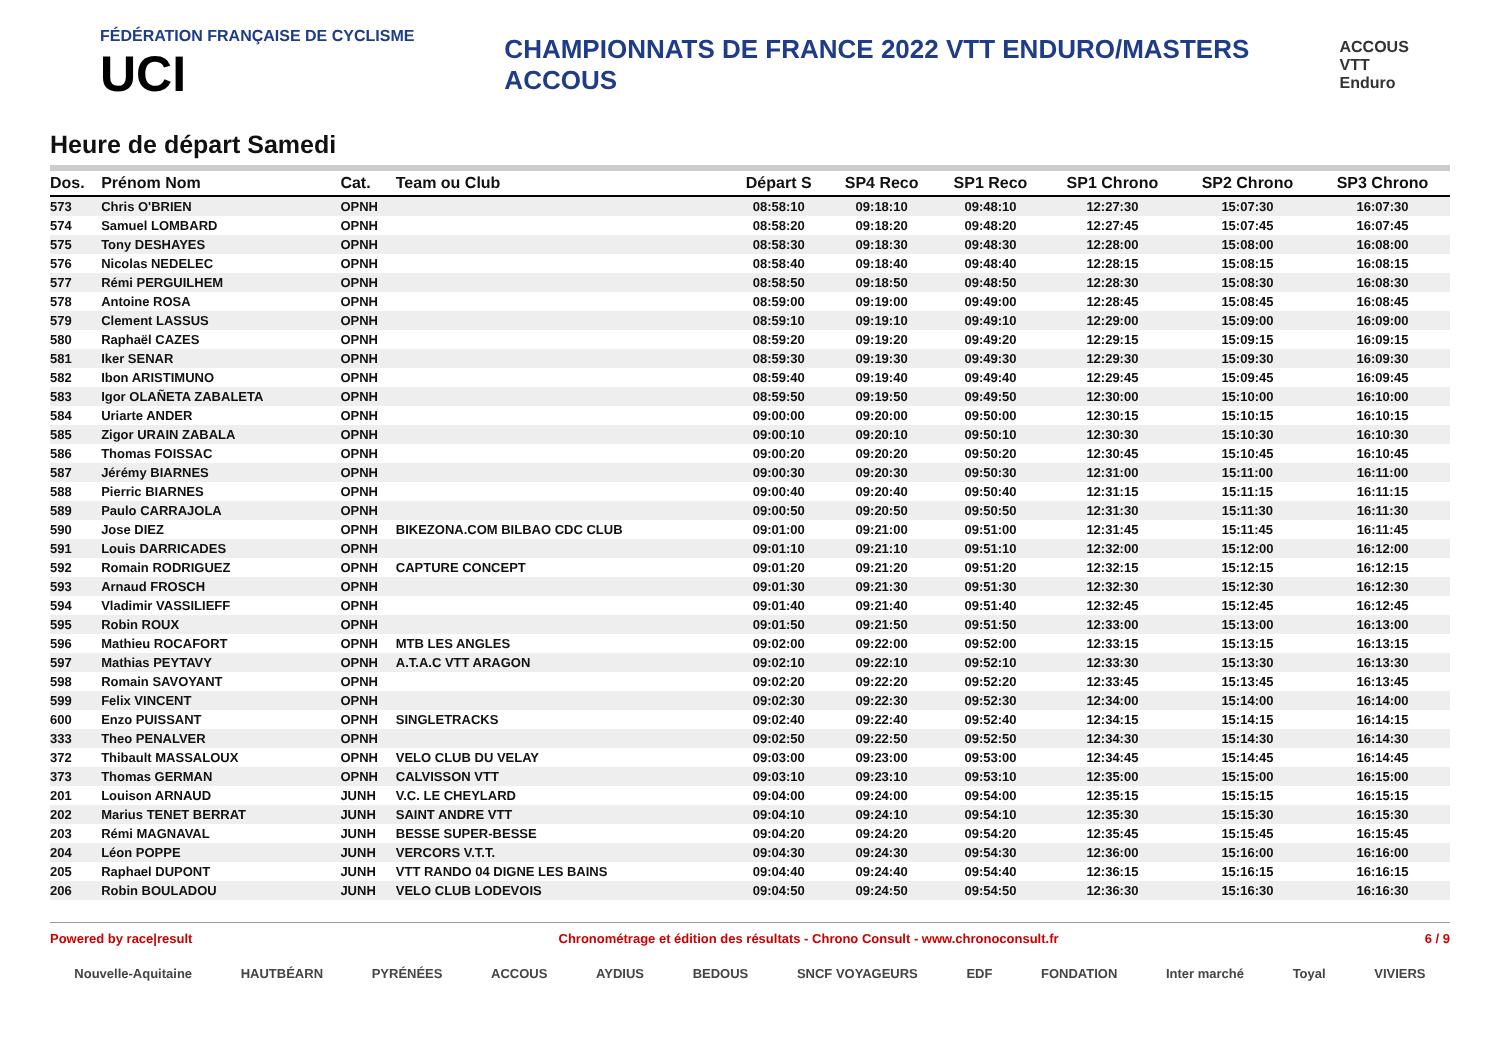FÉDÉRATION FRANÇAISE DE CYCLISME UCI
CHAMPIONNATS DE FRANCE 2022 VTT ENDURO/MASTERS ACCOUS
ACCOUS VTT
Enduro
Heure de départ Samedi
| Dos. | Prénom Nom | Cat. | Team ou Club | Départ S | SP4 Reco | SP1 Reco | SP1 Chrono | SP2 Chrono | SP3 Chrono |
| --- | --- | --- | --- | --- | --- | --- | --- | --- | --- |
| 573 | Chris O'BRIEN | OPNH | | 08:58:10 | 09:18:10 | 09:48:10 | 12:27:30 | 15:07:30 | 16:07:30 |
| 574 | Samuel LOMBARD | OPNH | | 08:58:20 | 09:18:20 | 09:48:20 | 12:27:45 | 15:07:45 | 16:07:45 |
| 575 | Tony DESHAYES | OPNH | | 08:58:30 | 09:18:30 | 09:48:30 | 12:28:00 | 15:08:00 | 16:08:00 |
| 576 | Nicolas NEDELEC | OPNH | | 08:58:40 | 09:18:40 | 09:48:40 | 12:28:15 | 15:08:15 | 16:08:15 |
| 577 | Rémi PERGUILHEM | OPNH | | 08:58:50 | 09:18:50 | 09:48:50 | 12:28:30 | 15:08:30 | 16:08:30 |
| 578 | Antoine ROSA | OPNH | | 08:59:00 | 09:19:00 | 09:49:00 | 12:28:45 | 15:08:45 | 16:08:45 |
| 579 | Clement LASSUS | OPNH | | 08:59:10 | 09:19:10 | 09:49:10 | 12:29:00 | 15:09:00 | 16:09:00 |
| 580 | Raphaël CAZES | OPNH | | 08:59:20 | 09:19:20 | 09:49:20 | 12:29:15 | 15:09:15 | 16:09:15 |
| 581 | Iker SENAR | OPNH | | 08:59:30 | 09:19:30 | 09:49:30 | 12:29:30 | 15:09:30 | 16:09:30 |
| 582 | Ibon ARISTIMUNO | OPNH | | 08:59:40 | 09:19:40 | 09:49:40 | 12:29:45 | 15:09:45 | 16:09:45 |
| 583 | Igor OLAÑETA ZABALETA | OPNH | | 08:59:50 | 09:19:50 | 09:49:50 | 12:30:00 | 15:10:00 | 16:10:00 |
| 584 | Uriarte ANDER | OPNH | | 09:00:00 | 09:20:00 | 09:50:00 | 12:30:15 | 15:10:15 | 16:10:15 |
| 585 | Zigor URAIN ZABALA | OPNH | | 09:00:10 | 09:20:10 | 09:50:10 | 12:30:30 | 15:10:30 | 16:10:30 |
| 586 | Thomas FOISSAC | OPNH | | 09:00:20 | 09:20:20 | 09:50:20 | 12:30:45 | 15:10:45 | 16:10:45 |
| 587 | Jérémy BIARNES | OPNH | | 09:00:30 | 09:20:30 | 09:50:30 | 12:31:00 | 15:11:00 | 16:11:00 |
| 588 | Pierric BIARNES | OPNH | | 09:00:40 | 09:20:40 | 09:50:40 | 12:31:15 | 15:11:15 | 16:11:15 |
| 589 | Paulo CARRAJOLA | OPNH | | 09:00:50 | 09:20:50 | 09:50:50 | 12:31:30 | 15:11:30 | 16:11:30 |
| 590 | Jose DIEZ | OPNH | BIKEZONA.COM BILBAO CDC CLUB | 09:01:00 | 09:21:00 | 09:51:00 | 12:31:45 | 15:11:45 | 16:11:45 |
| 591 | Louis DARRICADES | OPNH | | 09:01:10 | 09:21:10 | 09:51:10 | 12:32:00 | 15:12:00 | 16:12:00 |
| 592 | Romain RODRIGUEZ | OPNH | CAPTURE CONCEPT | 09:01:20 | 09:21:20 | 09:51:20 | 12:32:15 | 15:12:15 | 16:12:15 |
| 593 | Arnaud FROSCH | OPNH | | 09:01:30 | 09:21:30 | 09:51:30 | 12:32:30 | 15:12:30 | 16:12:30 |
| 594 | Vladimir VASSILIEFF | OPNH | | 09:01:40 | 09:21:40 | 09:51:40 | 12:32:45 | 15:12:45 | 16:12:45 |
| 595 | Robin ROUX | OPNH | | 09:01:50 | 09:21:50 | 09:51:50 | 12:33:00 | 15:13:00 | 16:13:00 |
| 596 | Mathieu ROCAFORT | OPNH | MTB LES ANGLES | 09:02:00 | 09:22:00 | 09:52:00 | 12:33:15 | 15:13:15 | 16:13:15 |
| 597 | Mathias PEYTAVY | OPNH | A.T.A.C VTT ARAGON | 09:02:10 | 09:22:10 | 09:52:10 | 12:33:30 | 15:13:30 | 16:13:30 |
| 598 | Romain SAVOYANT | OPNH | | 09:02:20 | 09:22:20 | 09:52:20 | 12:33:45 | 15:13:45 | 16:13:45 |
| 599 | Felix VINCENT | OPNH | | 09:02:30 | 09:22:30 | 09:52:30 | 12:34:00 | 15:14:00 | 16:14:00 |
| 600 | Enzo PUISSANT | OPNH | SINGLETRACKS | 09:02:40 | 09:22:40 | 09:52:40 | 12:34:15 | 15:14:15 | 16:14:15 |
| 333 | Theo PENALVER | OPNH | | 09:02:50 | 09:22:50 | 09:52:50 | 12:34:30 | 15:14:30 | 16:14:30 |
| 372 | Thibault MASSALOUX | OPNH | VELO CLUB DU VELAY | 09:03:00 | 09:23:00 | 09:53:00 | 12:34:45 | 15:14:45 | 16:14:45 |
| 373 | Thomas GERMAN | OPNH | CALVISSON VTT | 09:03:10 | 09:23:10 | 09:53:10 | 12:35:00 | 15:15:00 | 16:15:00 |
| 201 | Louison ARNAUD | JUNH | V.C. LE CHEYLARD | 09:04:00 | 09:24:00 | 09:54:00 | 12:35:15 | 15:15:15 | 16:15:15 |
| 202 | Marius TENET BERRAT | JUNH | SAINT ANDRE VTT | 09:04:10 | 09:24:10 | 09:54:10 | 12:35:30 | 15:15:30 | 16:15:30 |
| 203 | Rémi MAGNAVAL | JUNH | BESSE SUPER-BESSE | 09:04:20 | 09:24:20 | 09:54:20 | 12:35:45 | 15:15:45 | 16:15:45 |
| 204 | Léon POPPE | JUNH | VERCORS V.T.T. | 09:04:30 | 09:24:30 | 09:54:30 | 12:36:00 | 15:16:00 | 16:16:00 |
| 205 | Raphael DUPONT | JUNH | VTT RANDO 04 DIGNE LES BAINS | 09:04:40 | 09:24:40 | 09:54:40 | 12:36:15 | 15:16:15 | 16:16:15 |
| 206 | Robin BOULADOU | JUNH | VELO CLUB LODEVOIS | 09:04:50 | 09:24:50 | 09:54:50 | 12:36:30 | 15:16:30 | 16:16:30 |
Powered by race|result Chronométrage et édition des résultats - Chrono Consult - www.chronoconsult.fr 6 / 9
Nouvelle-Aquitaine HAUTBÉARN PYRÉNÉES ACCOUS AYDIUS BEDOUS SNCF VOYAGEURS EDF FONDATION Inter marché Toyal VIVIERS